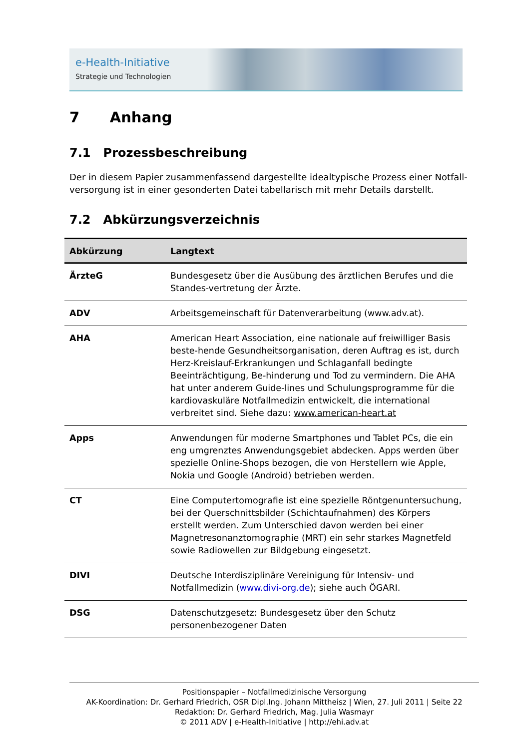e-Health-Initiative
Strategie und Technologien
7 Anhang
7.1 Prozessbeschreibung
Der in diesem Papier zusammenfassend dargestellte idealtypische Prozess einer Notfall-versorgung ist in einer gesonderten Datei tabellarisch mit mehr Details darstellt.
7.2 Abkürzungsverzeichnis
| Abkürzung | Langtext |
| --- | --- |
| ÄrzteG | Bundesgesetz über die Ausübung des ärztlichen Berufes und die Standes-vertretung der Ärzte. |
| ADV | Arbeitsgemeinschaft für Datenverarbeitung (www.adv.at). |
| AHA | American Heart Association, eine nationale auf freiwilliger Basis beste-hende Gesundheitsorganisation, deren Auftrag es ist, durch Herz-Kreislauf-Erkrankungen und Schlaganfall bedingte Beeinträchtigung, Be-hinderung und Tod zu vermindern. Die AHA hat unter anderem Guide-lines und Schulungsprogramme für die kardiovaskuläre Notfallmedizin entwickelt, die international verbreitet sind. Siehe dazu: www.american-heart.at |
| Apps | Anwendungen für moderne Smartphones und Tablet PCs, die ein eng umgrenztes Anwendungsgebiet abdecken. Apps werden über spezielle Online-Shops bezogen, die von Herstellern wie Apple, Nokia und Google (Android) betrieben werden. |
| CT | Eine Computertomografie ist eine spezielle Röntgenuntersuchung, bei der Querschnittsbilder (Schichtaufnahmen) des Körpers erstellt werden. Zum Unterschied davon werden bei einer Magnetresonanztomographie (MRT) ein sehr starkes Magnetfeld sowie Radiowellen zur Bildgebung eingesetzt. |
| DIVI | Deutsche Interdisziplinäre Vereinigung für Intensiv- und Notfallmedizin ( www.divi-org.de ); siehe auch ÖGARI. |
| DSG | Datenschutzgesetz: Bundesgesetz über den Schutz personenbezogener Daten |
Positionspapier – Notfallmedizinische Versorgung
AK-Koordination: Dr. Gerhard Friedrich, OSR Dipl.Ing. Johann Mittheisz | Wien, 27. Juli 2011 | Seite 22
Redaktion: Dr. Gerhard Friedrich, Mag. Julia Wasmayr
© 2011 ADV | e-Health-Initiative | http://ehi.adv.at